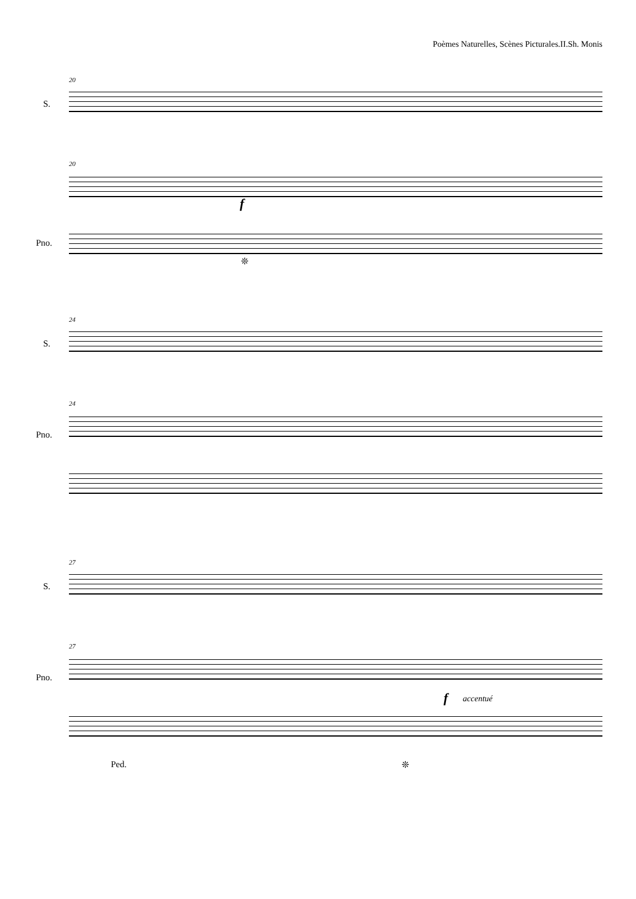Poèmes Naturelles, Scènes Picturales.II.Sh. Monis
20
S.
20
Pno.
f
❊
24
S.
24
Pno.
27
S.
27
Pno.
f accentué
Ped. ❊